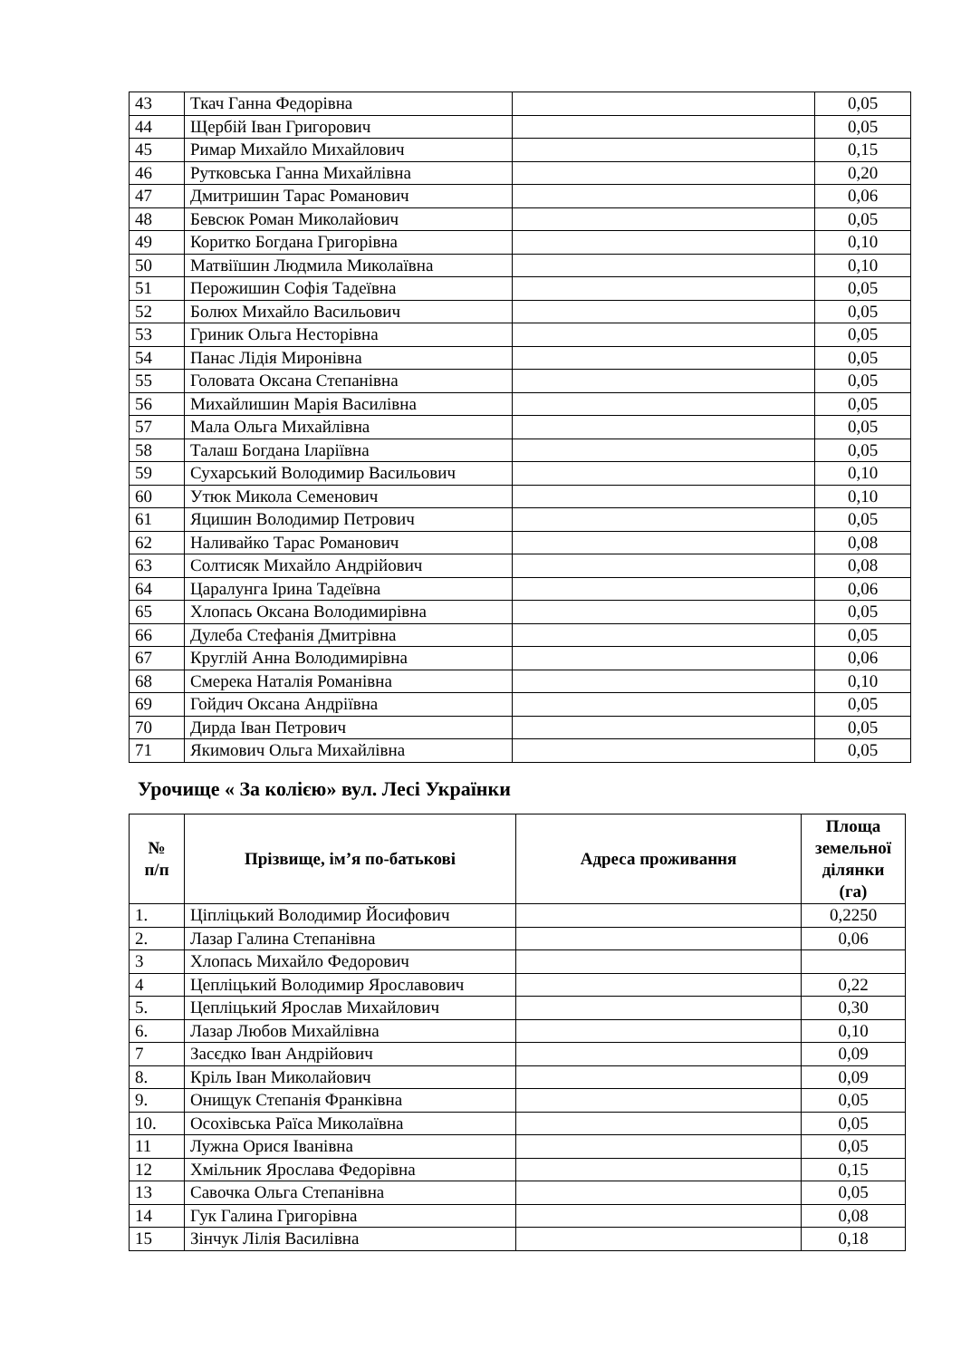| 43 | Ткач Ганна Федорівна | | 0,05 |
| 44 | Щербій Іван Григорович | | 0,05 |
| 45 | Римар Михайло Михайлович | | 0,15 |
| 46 | Рутковська Ганна Михайлівна | | 0,20 |
| 47 | Дмитришин Тарас Романович | | 0,06 |
| 48 | Бевсюк Роман Миколайович | | 0,05 |
| 49 | Коритко Богдана Григорівна | | 0,10 |
| 50 | Матвіїшин Людмила Миколаївна | | 0,10 |
| 51 | Перожишин Софія Тадеївна | | 0,05 |
| 52 | Болюх Михайло Васильович | | 0,05 |
| 53 | Гриник Ольга Несторівна | | 0,05 |
| 54 | Панас Лідія Миронівна | | 0,05 |
| 55 | Головата Оксана Степанівна | | 0,05 |
| 56 | Михайлишин Марія Василівна | | 0,05 |
| 57 | Мала Ольга Михайлівна | | 0,05 |
| 58 | Талаш Богдана Іларіївна | | 0,05 |
| 59 | Сухарський Володимир Васильович | | 0,10 |
| 60 | Утюк Микола Семенович | | 0,10 |
| 61 | Яцишин Володимир Петрович | | 0,05 |
| 62 | Наливайко Тарас Романович | | 0,08 |
| 63 | Солтисяк Михайло Андрійович | | 0,08 |
| 64 | Царалунга Ірина Тадеївна | | 0,06 |
| 65 | Хлопась Оксана Володимирівна | | 0,05 |
| 66 | Дулеба Стефанія Дмитрівна | | 0,05 |
| 67 | Круглій Анна Володимирівна | | 0,06 |
| 68 | Смерека Наталія Романівна | | 0,10 |
| 69 | Гойдич Оксана Андріївна | | 0,05 |
| 70 | Дирда Іван Петрович | | 0,05 |
| 71 | Якимович Ольга Михайлівна | | 0,05 |
Урочище « За колією» вул. Лесі Українки
| № п/п | Прізвище, ім’я по-батькові | Адреса проживання | Площа земельної ділянки (га) |
| --- | --- | --- | --- |
| 1. | Ціпліцький Володимир Йосифович | | 0,2250 |
| 2. | Лазар Галина Степанівна | | 0,06 |
| 3 | Хлопась Михайло Федорович | | |
| 4 | Цепліцький Володимир Ярославович | | 0,22 |
| 5. | Цепліцький Ярослав Михайлович | | 0,30 |
| 6. | Лазар Любов Михайлівна | | 0,10 |
| 7 | Засєдко Іван Андрійович | | 0,09 |
| 8. | Кріль Іван Миколайович | | 0,09 |
| 9. | Онищук Степанія Франківна | | 0,05 |
| 10. | Осохівська Раїса Миколаївна | | 0,05 |
| 11 | Лужна Орися Іванівна | | 0,05 |
| 12 | Хмільник Ярослава Федорівна | | 0,15 |
| 13 | Савочка Ольга Степанівна | | 0,05 |
| 14 | Гук Галина Григорівна | | 0,08 |
| 15 | Зінчук Лілія Василівна | | 0,18 |